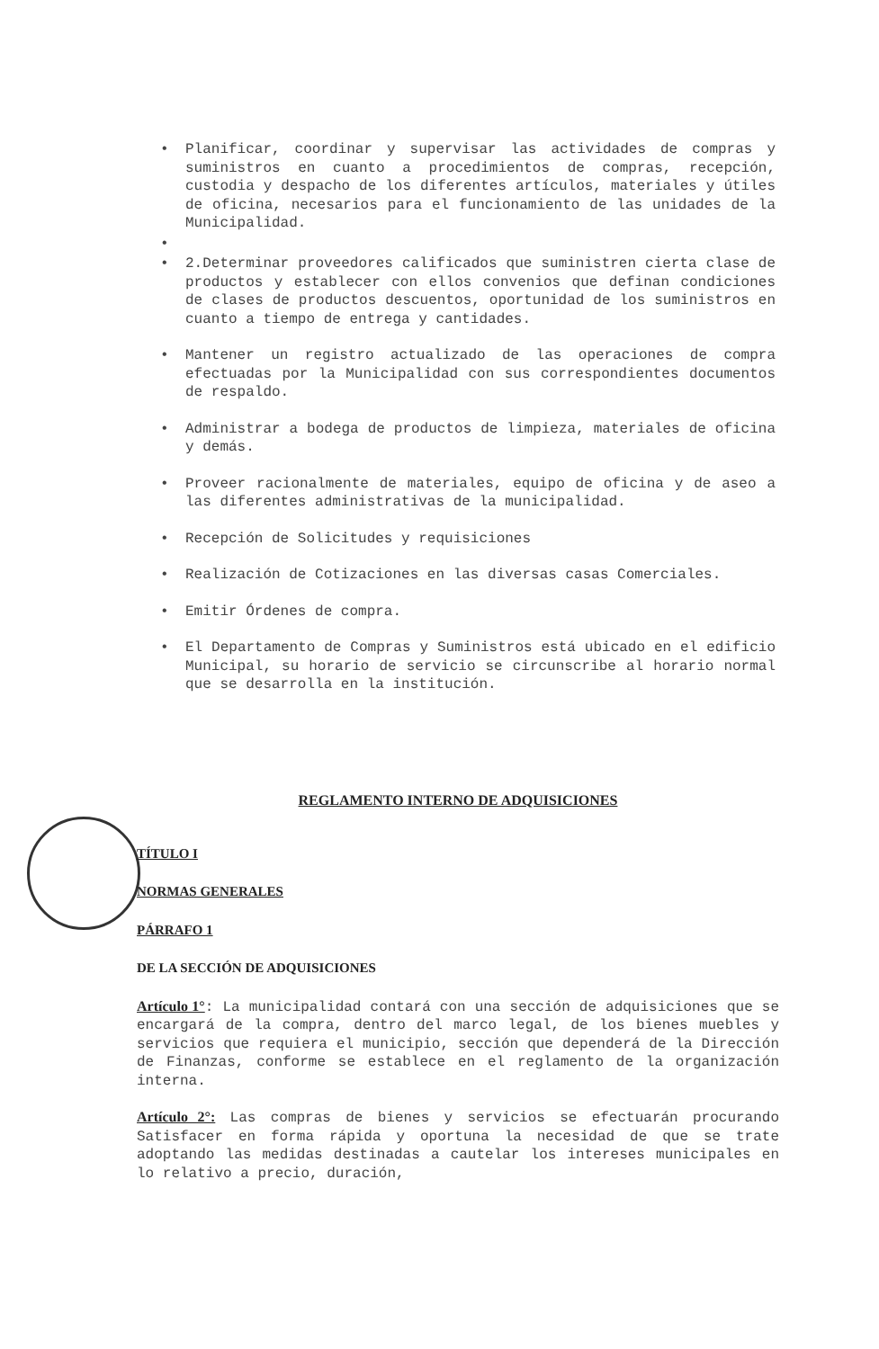Planificar, coordinar y supervisar las actividades de compras y suministros en cuanto a procedimientos de compras, recepción, custodia y despacho de los diferentes artículos, materiales y útiles de oficina, necesarios para el funcionamiento de las unidades de la Municipalidad.
2.Determinar proveedores calificados que suministren cierta clase de productos y establecer con ellos convenios que definan condiciones de clases de productos descuentos, oportunidad de los suministros en cuanto a tiempo de entrega y cantidades.
Mantener un registro actualizado de las operaciones de compra efectuadas por la Municipalidad con sus correspondientes documentos de respaldo.
Administrar a bodega de productos de limpieza, materiales de oficina y demás.
Proveer racionalmente de materiales, equipo de oficina y de aseo a las diferentes administrativas de la municipalidad.
Recepción de Solicitudes y requisiciones
Realización de Cotizaciones en las diversas casas Comerciales.
Emitir Órdenes de compra.
El Departamento de Compras y Suministros está ubicado en el edificio Municipal, su horario de servicio se circunscribe al horario normal que se desarrolla en la institución.
REGLAMENTO INTERNO DE ADQUISICIONES
TÍTULO I
NORMAS GENERALES
PÁRRAFO 1
DE LA SECCIÓN DE ADQUISICIONES
Artículo 1°: La municipalidad contará con una sección de adquisiciones que se encargará de la compra, dentro del marco legal, de los bienes muebles y servicios que requiera el municipio, sección que dependerá de la Dirección de Finanzas, conforme se establece en el reglamento de la organización interna.
Artículo 2°: Las compras de bienes y servicios se efectuarán procurando Satisfacer en forma rápida y oportuna la necesidad de que se trate adoptando las medidas destinadas a cautelar los intereses municipales en lo relativo a precio, duración,